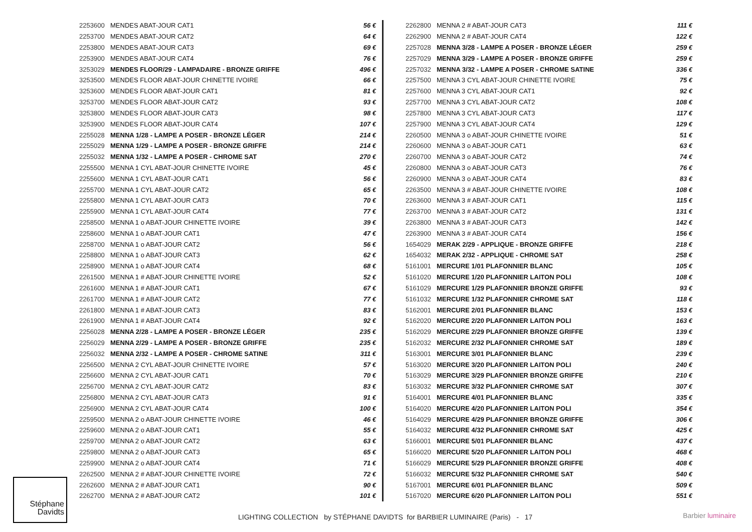| 2253600 | MENDES ABAT-JOUR CAT1 | 56 € |
| 2253700 | MENDES ABAT-JOUR CAT2 | 64 € |
| 2253800 | MENDES ABAT-JOUR CAT3 | 69 € |
| 2253900 | MENDES ABAT-JOUR CAT4 | 76 € |
| 3253029 | MENDES FLOOR/29 - LAMPADAIRE - BRONZE GRIFFE | 496 € |
| 3253500 | MENDES FLOOR ABAT-JOUR CHINETTE IVOIRE | 66 € |
| 3253600 | MENDES FLOOR ABAT-JOUR CAT1 | 81 € |
| 3253700 | MENDES FLOOR ABAT-JOUR CAT2 | 93 € |
| 3253800 | MENDES FLOOR ABAT-JOUR CAT3 | 98 € |
| 3253900 | MENDES FLOOR ABAT-JOUR CAT4 | 107 € |
| 2255028 | MENNA 1/28 - LAMPE A POSER - BRONZE LÉGER | 214 € |
| 2255029 | MENNA 1/29 - LAMPE A POSER - BRONZE GRIFFE | 214 € |
| 2255032 | MENNA 1/32 - LAMPE A POSER - CHROME SAT | 270 € |
| 2255500 | MENNA 1 CYL ABAT-JOUR CHINETTE IVOIRE | 45 € |
| 2255600 | MENNA 1 CYL ABAT-JOUR CAT1 | 56 € |
| 2255700 | MENNA 1 CYL ABAT-JOUR CAT2 | 65 € |
| 2255800 | MENNA 1 CYL ABAT-JOUR CAT3 | 70 € |
| 2255900 | MENNA 1 CYL ABAT-JOUR CAT4 | 77 € |
| 2258500 | MENNA 1 o ABAT-JOUR CHINETTE IVOIRE | 39 € |
| 2258600 | MENNA 1 o ABAT-JOUR CAT1 | 47 € |
| 2258700 | MENNA 1 o ABAT-JOUR CAT2 | 56 € |
| 2258800 | MENNA 1 o ABAT-JOUR CAT3 | 62 € |
| 2258900 | MENNA 1 o ABAT-JOUR CAT4 | 68 € |
| 2261500 | MENNA 1 # ABAT-JOUR CHINETTE IVOIRE | 52 € |
| 2261600 | MENNA 1 # ABAT-JOUR CAT1 | 67 € |
| 2261700 | MENNA 1 # ABAT-JOUR CAT2 | 77 € |
| 2261800 | MENNA 1 # ABAT-JOUR CAT3 | 83 € |
| 2261900 | MENNA 1 # ABAT-JOUR CAT4 | 92 € |
| 2256028 | MENNA 2/28 - LAMPE A POSER - BRONZE LÉGER | 235 € |
| 2256029 | MENNA 2/29 - LAMPE A POSER - BRONZE GRIFFE | 235 € |
| 2256032 | MENNA 2/32 - LAMPE A POSER - CHROME SATINE | 311 € |
| 2256500 | MENNA 2 CYL ABAT-JOUR CHINETTE IVOIRE | 57 € |
| 2256600 | MENNA 2 CYL ABAT-JOUR CAT1 | 70 € |
| 2256700 | MENNA 2 CYL ABAT-JOUR CAT2 | 83 € |
| 2256800 | MENNA 2 CYL ABAT-JOUR CAT3 | 91 € |
| 2256900 | MENNA 2 CYL ABAT-JOUR CAT4 | 100 € |
| 2259500 | MENNA 2 o ABAT-JOUR CHINETTE IVOIRE | 46 € |
| 2259600 | MENNA 2 o ABAT-JOUR CAT1 | 55 € |
| 2259700 | MENNA 2 o ABAT-JOUR CAT2 | 63 € |
| 2259800 | MENNA 2 o ABAT-JOUR CAT3 | 65 € |
| 2259900 | MENNA 2 o ABAT-JOUR CAT4 | 71 € |
| 2262500 | MENNA 2 # ABAT-JOUR CHINETTE IVOIRE | 72 € |
| 2262600 | MENNA 2 # ABAT-JOUR CAT1 | 90 € |
| 2262700 | MENNA 2 # ABAT-JOUR CAT2 | 101 € |
| 2262800 | MENNA 2 # ABAT-JOUR CAT3 | 111 € |
| 2262900 | MENNA 2 # ABAT-JOUR CAT4 | 122 € |
| 2257028 | MENNA 3/28 - LAMPE A POSER - BRONZE LÉGER | 259 € |
| 2257029 | MENNA 3/29 - LAMPE A POSER - BRONZE GRIFFE | 259 € |
| 2257032 | MENNA 3/32 - LAMPE A POSER - CHROME SATINE | 336 € |
| 2257500 | MENNA 3 CYL ABAT-JOUR CHINETTE IVOIRE | 75 € |
| 2257600 | MENNA 3 CYL ABAT-JOUR CAT1 | 92 € |
| 2257700 | MENNA 3 CYL ABAT-JOUR CAT2 | 108 € |
| 2257800 | MENNA 3 CYL ABAT-JOUR CAT3 | 117 € |
| 2257900 | MENNA 3 CYL ABAT-JOUR CAT4 | 129 € |
| 2260500 | MENNA 3 o ABAT-JOUR CHINETTE IVOIRE | 51 € |
| 2260600 | MENNA 3 o ABAT-JOUR CAT1 | 63 € |
| 2260700 | MENNA 3 o ABAT-JOUR CAT2 | 74 € |
| 2260800 | MENNA 3 o ABAT-JOUR CAT3 | 76 € |
| 2260900 | MENNA 3 o ABAT-JOUR CAT4 | 83 € |
| 2263500 | MENNA 3 # ABAT-JOUR CHINETTE IVOIRE | 108 € |
| 2263600 | MENNA 3 # ABAT-JOUR CAT1 | 115 € |
| 2263700 | MENNA 3 # ABAT-JOUR CAT2 | 131 € |
| 2263800 | MENNA 3 # ABAT-JOUR CAT3 | 142 € |
| 2263900 | MENNA 3 # ABAT-JOUR CAT4 | 156 € |
| 1654029 | MERAK 2/29 - APPLIQUE - BRONZE GRIFFE | 218 € |
| 1654032 | MERAK 2/32 - APPLIQUE - CHROME SAT | 258 € |
| 5161001 | MERCURE 1/01 PLAFONNIER BLANC | 105 € |
| 5161020 | MERCURE 1/20 PLAFONNIER LAITON POLI | 108 € |
| 5161029 | MERCURE 1/29 PLAFONNIER BRONZE GRIFFE | 93 € |
| 5161032 | MERCURE 1/32 PLAFONNIER CHROME SAT | 118 € |
| 5162001 | MERCURE 2/01 PLAFONNIER BLANC | 153 € |
| 5162020 | MERCURE 2/20 PLAFONNIER LAITON POLI | 163 € |
| 5162029 | MERCURE 2/29 PLAFONNIER BRONZE GRIFFE | 139 € |
| 5162032 | MERCURE 2/32 PLAFONNIER CHROME SAT | 189 € |
| 5163001 | MERCURE 3/01 PLAFONNIER BLANC | 239 € |
| 5163020 | MERCURE 3/20 PLAFONNIER LAITON POLI | 240 € |
| 5163029 | MERCURE 3/29 PLAFONNIER BRONZE GRIFFE | 210 € |
| 5163032 | MERCURE 3/32 PLAFONNIER CHROME SAT | 307 € |
| 5164001 | MERCURE 4/01 PLAFONNIER BLANC | 335 € |
| 5164020 | MERCURE 4/20 PLAFONNIER LAITON POLI | 354 € |
| 5164029 | MERCURE 4/29 PLAFONNIER BRONZE GRIFFE | 306 € |
| 5164032 | MERCURE 4/32 PLAFONNIER CHROME SAT | 425 € |
| 5166001 | MERCURE 5/01 PLAFONNIER BLANC | 437 € |
| 5166020 | MERCURE 5/20 PLAFONNIER LAITON POLI | 468 € |
| 5166029 | MERCURE 5/29 PLAFONNIER BRONZE GRIFFE | 408 € |
| 5166032 | MERCURE 5/32 PLAFONNIER CHROME SAT | 540 € |
| 5167001 | MERCURE 6/01 PLAFONNIER BLANC | 509 € |
| 5167020 | MERCURE 6/20 PLAFONNIER LAITON POLI | 551 € |
Stéphane
Davidts
LIGHTING COLLECTION by STÉPHANE DAVIDTS for BARBIER LUMINAIRE (Paris) - 17
Barbier luminaire